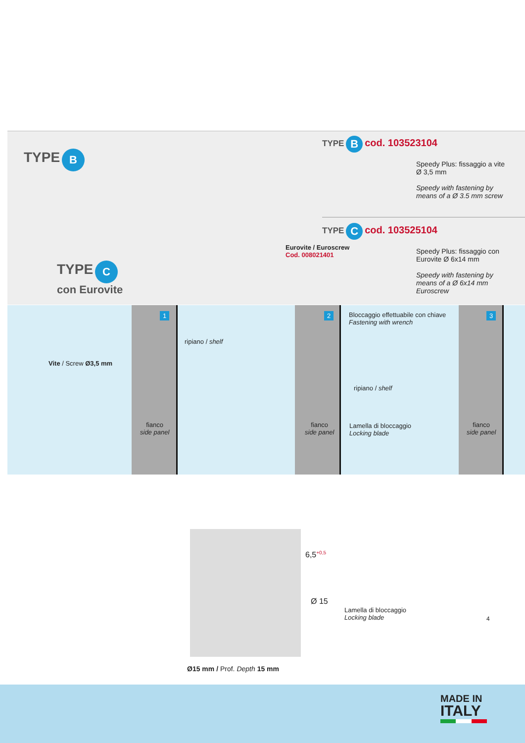TYPE B
TYPE C
con Eurovite
TYPE B cod. 103523104
Speedy Plus: fissaggio a vite
Ø 3,5 mm
Speedy with fastening by
means of a Ø 3.5 mm screw
TYPE C cod. 103525104
Eurovite / Euroscrew
Cod. 008021401
Speedy Plus: fissaggio con
Eurovite Ø 6x14 mm
Speedy with fastening by
means of a Ø 6x14 mm
Euroscrew
1 2 3
Vite / Screw Ø3,5 mm
fianco
side panel
ripiano / shelf
fianco
side panel
Bloccaggio effettuabile con chiave
Fastening with wrench
ripiano / shelf
Lamella di bloccaggio
Locking blade
fianco
side panel
6,5<sup>+0,5</sup>
Ø 15
Ø15 mm / Prof. Depth 15 mm
Lamella di bloccaggio
Locking blade
4
MADE IN
ITALY